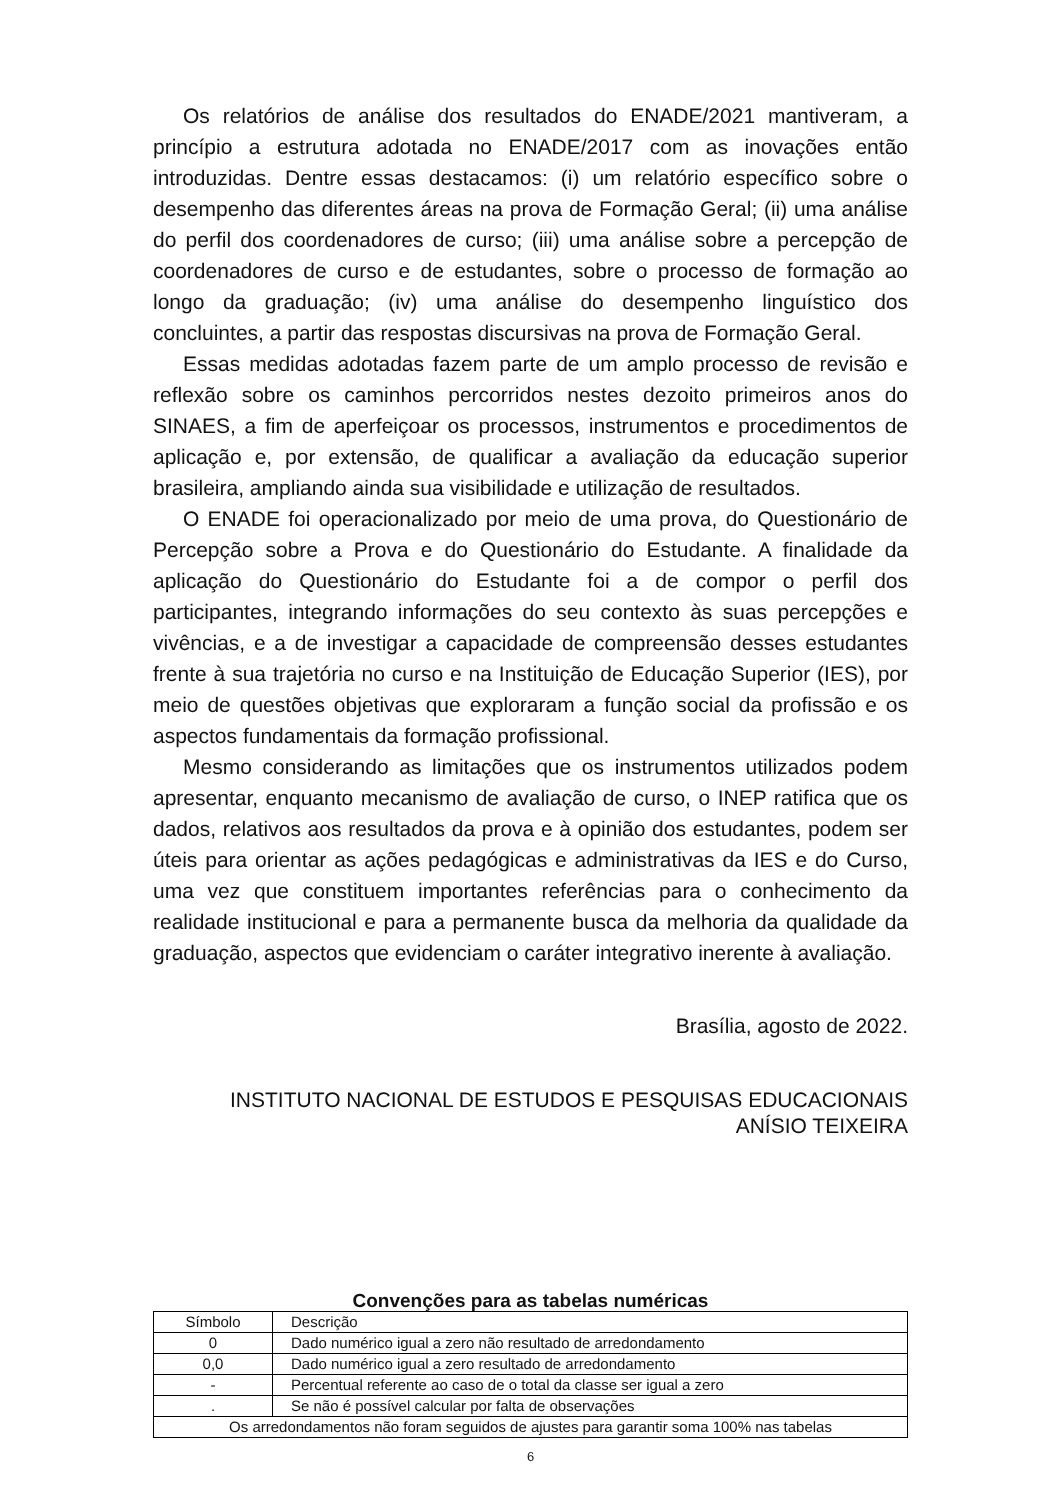Os relatórios de análise dos resultados do ENADE/2021 mantiveram, a princípio a estrutura adotada no ENADE/2017 com as inovações então introduzidas. Dentre essas destacamos: (i) um relatório específico sobre o desempenho das diferentes áreas na prova de Formação Geral; (ii) uma análise do perfil dos coordenadores de curso; (iii) uma análise sobre a percepção de coordenadores de curso e de estudantes, sobre o processo de formação ao longo da graduação; (iv) uma análise do desempenho linguístico dos concluintes, a partir das respostas discursivas na prova de Formação Geral.
Essas medidas adotadas fazem parte de um amplo processo de revisão e reflexão sobre os caminhos percorridos nestes dezoito primeiros anos do SINAES, a fim de aperfeiçoar os processos, instrumentos e procedimentos de aplicação e, por extensão, de qualificar a avaliação da educação superior brasileira, ampliando ainda sua visibilidade e utilização de resultados.
O ENADE foi operacionalizado por meio de uma prova, do Questionário de Percepção sobre a Prova e do Questionário do Estudante. A finalidade da aplicação do Questionário do Estudante foi a de compor o perfil dos participantes, integrando informações do seu contexto às suas percepções e vivências, e a de investigar a capacidade de compreensão desses estudantes frente à sua trajetória no curso e na Instituição de Educação Superior (IES), por meio de questões objetivas que exploraram a função social da profissão e os aspectos fundamentais da formação profissional.
Mesmo considerando as limitações que os instrumentos utilizados podem apresentar, enquanto mecanismo de avaliação de curso, o INEP ratifica que os dados, relativos aos resultados da prova e à opinião dos estudantes, podem ser úteis para orientar as ações pedagógicas e administrativas da IES e do Curso, uma vez que constituem importantes referências para o conhecimento da realidade institucional e para a permanente busca da melhoria da qualidade da graduação, aspectos que evidenciam o caráter integrativo inerente à avaliação.
Brasília, agosto de 2022.
INSTITUTO NACIONAL DE ESTUDOS E PESQUISAS EDUCACIONAIS
ANÍSIO TEIXEIRA
Convenções para as tabelas numéricas
| Símbolo | Descrição |
| 0 | Dado numérico igual a zero não resultado de arredondamento |
| 0,0 | Dado numérico igual a zero resultado de arredondamento |
| - | Percentual referente ao caso de o total da classe ser igual a zero |
| . | Se não é possível calcular por falta de observações |
| Os arredondamentos não foram seguidos de ajustes para garantir soma 100% nas tabelas | |
6